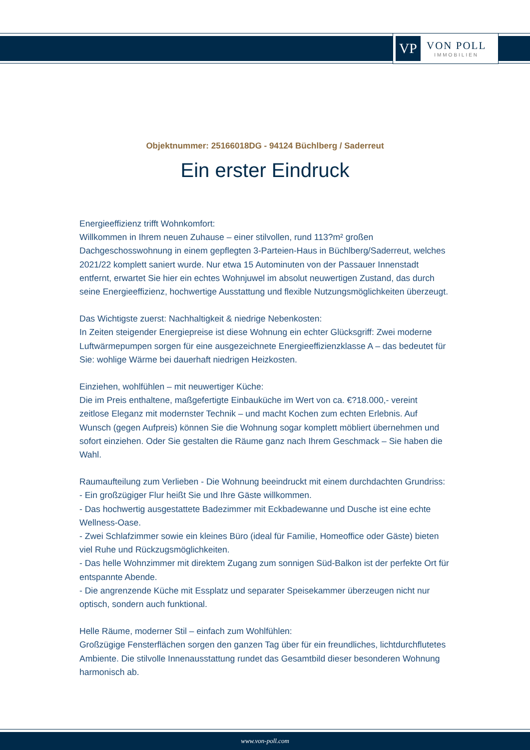VP
VON POLL
IMMOBILIEN
Objektnummer: 25166018DG - 94124 Büchlberg / Saderreut
Ein erster Eindruck
Energieeffizienz trifft Wohnkomfort:
Willkommen in Ihrem neuen Zuhause – einer stilvollen, rund 113?m² großen Dachgeschosswohnung in einem gepflegten 3-Parteien-Haus in Büchlberg/Saderreut, welches 2021/22 komplett saniert wurde. Nur etwa 15 Autominuten von der Passauer Innenstadt entfernt, erwartet Sie hier ein echtes Wohnjuwel im absolut neuwertigen Zustand, das durch seine Energieeffizienz, hochwertige Ausstattung und flexible Nutzungsmöglichkeiten überzeugt.
Das Wichtigste zuerst: Nachhaltigkeit & niedrige Nebenkosten:
In Zeiten steigender Energiepreise ist diese Wohnung ein echter Glücksgriff: Zwei moderne Luftwärmepumpen sorgen für eine ausgezeichnete Energieeffizienzklasse A – das bedeutet für Sie: wohlige Wärme bei dauerhaft niedrigen Heizkosten.
Einziehen, wohlfühlen – mit neuwertiger Küche:
Die im Preis enthaltene, maßgefertigte Einbauküche im Wert von ca. €?18.000,- vereint zeitlose Eleganz mit modernster Technik – und macht Kochen zum echten Erlebnis. Auf Wunsch (gegen Aufpreis) können Sie die Wohnung sogar komplett möbliert übernehmen und sofort einziehen. Oder Sie gestalten die Räume ganz nach Ihrem Geschmack – Sie haben die Wahl.
Raumaufteilung zum Verlieben - Die Wohnung beeindruckt mit einem durchdachten Grundriss:
- Ein großzügiger Flur heißt Sie und Ihre Gäste willkommen.
- Das hochwertig ausgestattete Badezimmer mit Eckbadewanne und Dusche ist eine echte Wellness-Oase.
- Zwei Schlafzimmer sowie ein kleines Büro (ideal für Familie, Homeoffice oder Gäste) bieten viel Ruhe und Rückzugsmöglichkeiten.
- Das helle Wohnzimmer mit direktem Zugang zum sonnigen Süd-Balkon ist der perfekte Ort für entspannte Abende.
- Die angrenzende Küche mit Essplatz und separater Speisekammer überzeugen nicht nur optisch, sondern auch funktional.
Helle Räume, moderner Stil – einfach zum Wohlfühlen:
Großzügige Fensterflächen sorgen den ganzen Tag über für ein freundliches, lichtdurchflutetes Ambiente. Die stilvolle Innenausstattung rundet das Gesamtbild dieser besonderen Wohnung harmonisch ab.
www.von-poll.com